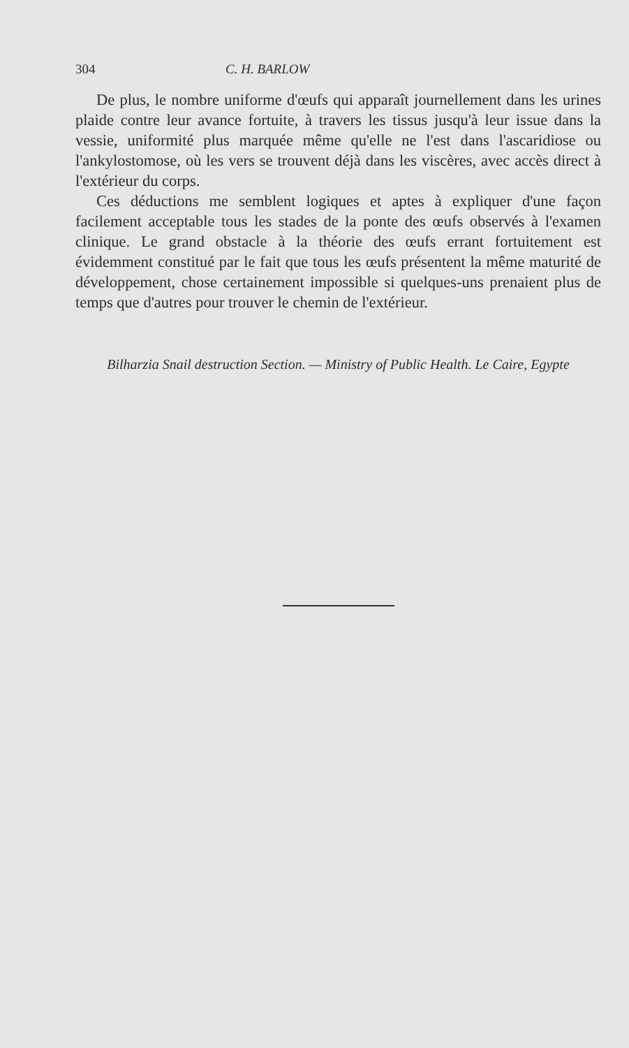304 C. H. BARLOW
De plus, le nombre uniforme d'œufs qui apparaît journellement dans les urines plaide contre leur avance fortuite, à travers les tissus jusqu'à leur issue dans la vessie, uniformité plus marquée même qu'elle ne l'est dans l'ascaridiose ou l'ankylostomose, où les vers se trouvent déjà dans les viscères, avec accès direct à l'extérieur du corps.
Ces déductions me semblent logiques et aptes à expliquer d'une façon facilement acceptable tous les stades de la ponte des œufs observés à l'examen clinique. Le grand obstacle à la théorie des œufs errant fortuitement est évidemment constitué par le fait que tous les œufs présentent la même maturité de développement, chose certainement impossible si quelques-uns prenaient plus de temps que d'autres pour trouver le chemin de l'extérieur.
Bilharzia Snail destruction Section. — Ministry of Public Health. Le Caire, Egypte